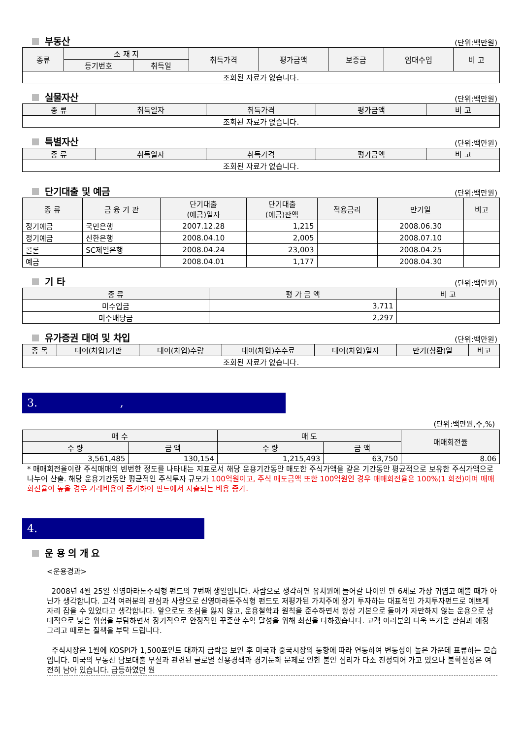부동산
(단위:백만원)
| 종류 | 소 재 지 | | 취득가격 | 평가금액 | 보증금 | 임대수입 | 비 고 |
| --- | --- | --- | --- | --- | --- | --- | --- |
| | 등기번호 | 취득일 | | | | | |
| 조회된 자료가 없습니다. | | | | | | | |
실물자산
(단위:백만원)
| 종 류 | 취득일자 | 취득가격 | 평가금액 | 비 고 |
| --- | --- | --- | --- | --- |
| 조회된 자료가 없습니다. | | | | |
특별자산
(단위:백만원)
| 종 류 | 취득일자 | 취득가격 | 평가금액 | 비 고 |
| --- | --- | --- | --- | --- |
| 조회된 자료가 없습니다. | | | | |
단기대출 및 예금
(단위:백만원)
| 종 류 | 금 융 기 관 | 단기대출 (예금)일자 | 단기대출 (예금)잔액 | 적용금리 | 만기일 | 비고 |
| --- | --- | --- | --- | --- | --- | --- |
| 정기예금 | 국민은행 | 2007.12.28 | 1,215 | | 2008.06.30 | |
| 정기예금 | 신한은행 | 2008.04.10 | 2,005 | | 2008.07.10 | |
| 콜론 | SC제일은행 | 2008.04.24 | 23,003 | | 2008.04.25 | |
| 예금 | | 2008.04.01 | 1,177 | | 2008.04.30 | |
기 타
(단위:백만원)
| 종 류 | 평 가 금 액 | 비 고 |
| --- | --- | --- |
| 미수입금 | 3,711 | |
| 미수배당금 | 2,297 | |
유가증권 대여 및 차입
(단위:백만원)
| 종 목 | 대여(차입)기관 | 대여(차입)수량 | 대여(차입)수수료 | 대여(차입)일자 | 만기(상환)일 | 비고 |
| --- | --- | --- | --- | --- | --- | --- |
| 조회된 자료가 없습니다. | | | | | | |
3. ,
(단위:백만원,주,%)
| 매 수 | | 매 도 | | 매매회전율 |
| --- | --- | --- | --- | --- |
| 수 량 | 금 액 | 수 량 | 금 액 | |
| 3,561,485 | 130,154 | 1,215,493 | 63,750 | 8.06 |
* 매매회전율이란 주식매매의 빈번한 정도를 나타내는 지표로서 해당 운용기간동안 매도한 주식가액을 같은 기간동안 평균적으로 보유한 주식가액으로 나누어 산출. 해당 운용기간동안 평균적인 주식투자 규모가 100억원이고, 주식 매도금액 또한 100억원인 경우 매매회전율은 100%(1 회전)이며 매매회전율이 높을 경우 거래비용이 증가하여 펀드에서 지출되는 비용 증가.
4.
운 용 의 개 요
<운용경과>
2008년 4월 25일 신영마라톤주식형 펀드의 7번째 생일입니다. 사람으로 생각하면 유치원에 들어갈 나이인 만 6세로 가장 귀엽고 예쁠 때가 아닌가 생각합니다. 고객 여러분의 관심과 사랑으로 신영마라톤주식형 펀드도 저평가된 가치주에 장기 투자하는 대표적인 가치투자펀드로 예쁘게 자리 잡을 수 있었다고 생각합니다. 앞으로도 초심을 잃지 않고, 운용철학과 원칙을 준수하면서 항상 기본으로 돌아가 자만하지 않는 운용으로 상대적으로 낮은 위험을 부담하면서 장기적으로 안정적인 꾸준한 수익 달성을 위해 최선을 다하겠습니다. 고객 여러분의 더욱 뜨거운 관심과 애정 그리고 때로는 질책을 부탁 드립니다.
주식시장은 1월에 KOSPI가 1,500포인트 대까지 급락을 보인 후 미국과 중국시장의 동향에 따라 연동하여 변동성이 높은 가운데 표류하는 모습입니다. 미국의 부동산 담보대출 부실과 관련된 글로벌 신용경색과 경기둔화 문제로 인한 불안 심리가 다소 진정되어 가고 있으나 불확실성은 여전히 남아 있습니다. 급등하였던 원